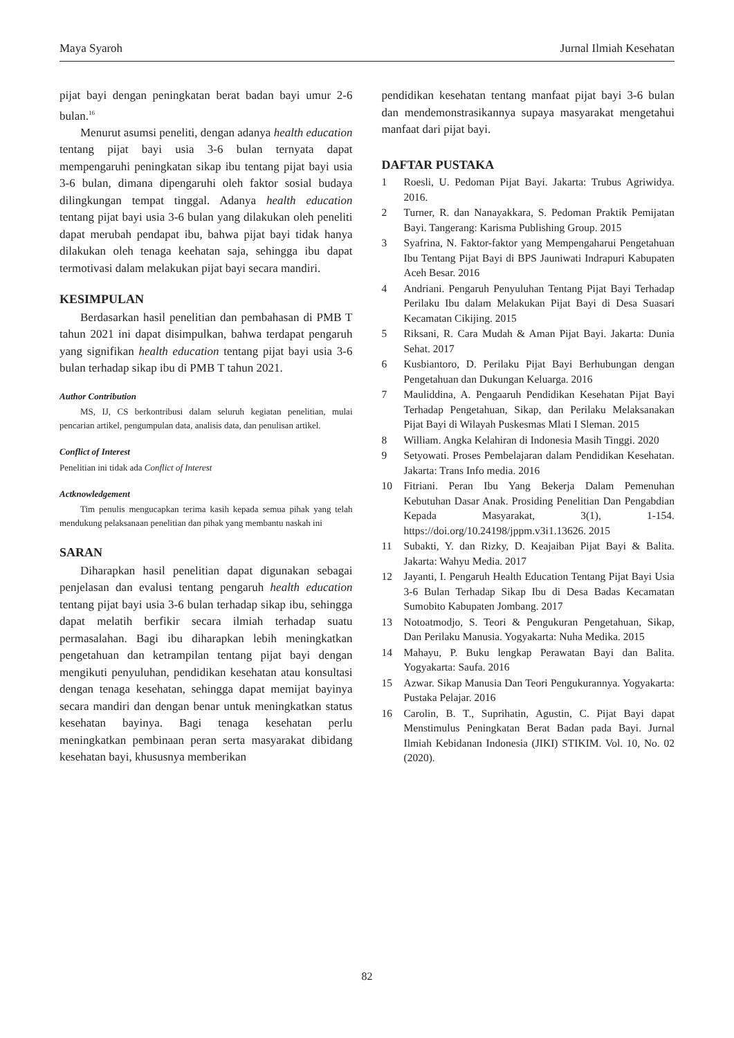Maya Syaroh Jurnal Ilmiah Kesehatan
pijat bayi dengan peningkatan berat badan bayi umur 2-6 bulan.<sup>16</sup>
Menurut asumsi peneliti, dengan adanya health education tentang pijat bayi usia 3-6 bulan ternyata dapat mempengaruhi peningkatan sikap ibu tentang pijat bayi usia 3-6 bulan, dimana dipengaruhi oleh faktor sosial budaya dilingkungan tempat tinggal. Adanya health education tentang pijat bayi usia 3-6 bulan yang dilakukan oleh peneliti dapat merubah pendapat ibu, bahwa pijat bayi tidak hanya dilakukan oleh tenaga keehatan saja, sehingga ibu dapat termotivasi dalam melakukan pijat bayi secara mandiri.
KESIMPULAN
Berdasarkan hasil penelitian dan pembahasan di PMB T tahun 2021 ini dapat disimpulkan, bahwa terdapat pengaruh yang signifikan health education tentang pijat bayi usia 3-6 bulan terhadap sikap ibu di PMB T tahun 2021.
Author Contribution
MS, IJ, CS berkontribusi dalam seluruh kegiatan penelitian, mulai pencarian artikel, pengumpulan data, analisis data, dan penulisan artikel.
Conflict of Interest
Penelitian ini tidak ada Conflict of Interest
Actknowledgement
Tim penulis mengucapkan terima kasih kepada semua pihak yang telah mendukung pelaksanaan penelitian dan pihak yang membantu naskah ini
SARAN
Diharapkan hasil penelitian dapat digunakan sebagai penjelasan dan evalusi tentang pengaruh health education tentang pijat bayi usia 3-6 bulan terhadap sikap ibu, sehingga dapat melatih berfikir secara ilmiah terhadap suatu permasalahan. Bagi ibu diharapkan lebih meningkatkan pengetahuan dan ketrampilan tentang pijat bayi dengan mengikuti penyuluhan, pendidikan kesehatan atau konsultasi dengan tenaga kesehatan, sehingga dapat memijat bayinya secara mandiri dan dengan benar untuk meningkatkan status kesehatan bayinya. Bagi tenaga kesehatan perlu meningkatkan pembinaan peran serta masyarakat dibidang kesehatan bayi, khususnya memberikan
pendidikan kesehatan tentang manfaat pijat bayi 3-6 bulan dan mendemonstrasikannya supaya masyarakat mengetahui manfaat dari pijat bayi.
DAFTAR PUSTAKA
1 Roesli, U. Pedoman Pijat Bayi. Jakarta: Trubus Agriwidya. 2016.
2 Turner, R. dan Nanayakkara, S. Pedoman Praktik Pemijatan Bayi. Tangerang: Karisma Publishing Group. 2015
3 Syafrina, N. Faktor-faktor yang Mempengaharui Pengetahuan Ibu Tentang Pijat Bayi di BPS Jauniwati Indrapuri Kabupaten Aceh Besar. 2016
4 Andriani. Pengaruh Penyuluhan Tentang Pijat Bayi Terhadap Perilaku Ibu dalam Melakukan Pijat Bayi di Desa Suasari Kecamatan Cikijing. 2015
5 Riksani, R. Cara Mudah & Aman Pijat Bayi. Jakarta: Dunia Sehat. 2017
6 Kusbiantoro, D. Perilaku Pijat Bayi Berhubungan dengan Pengetahuan dan Dukungan Keluarga. 2016
7 Mauliddina, A. Pengaaruh Pendidikan Kesehatan Pijat Bayi Terhadap Pengetahuan, Sikap, dan Perilaku Melaksanakan Pijat Bayi di Wilayah Puskesmas Mlati I Sleman. 2015
8 William. Angka Kelahiran di Indonesia Masih Tinggi. 2020
9 Setyowati. Proses Pembelajaran dalam Pendidikan Kesehatan. Jakarta: Trans Info media. 2016
10 Fitriani. Peran Ibu Yang Bekerja Dalam Pemenuhan Kebutuhan Dasar Anak. Prosiding Penelitian Dan Pengabdian Kepada Masyarakat, 3(1), 1-154. https://doi.org/10.24198/jppm.v3i1.13626. 2015
11 Subakti, Y. dan Rizky, D. Keajaiban Pijat Bayi & Balita. Jakarta: Wahyu Media. 2017
12 Jayanti, I. Pengaruh Health Education Tentang Pijat Bayi Usia 3-6 Bulan Terhadap Sikap Ibu di Desa Badas Kecamatan Sumobito Kabupaten Jombang. 2017
13 Notoatmodjo, S. Teori & Pengukuran Pengetahuan, Sikap, Dan Perilaku Manusia. Yogyakarta: Nuha Medika. 2015
14 Mahayu, P. Buku lengkap Perawatan Bayi dan Balita. Yogyakarta: Saufa. 2016
15 Azwar. Sikap Manusia Dan Teori Pengukurannya. Yogyakarta: Pustaka Pelajar. 2016
16 Carolin, B. T., Suprihatin, Agustin, C. Pijat Bayi dapat Menstimulus Peningkatan Berat Badan pada Bayi. Jurnal Ilmiah Kebidanan Indonesia (JIKI) STIKIM. Vol. 10, No. 02 (2020).
82